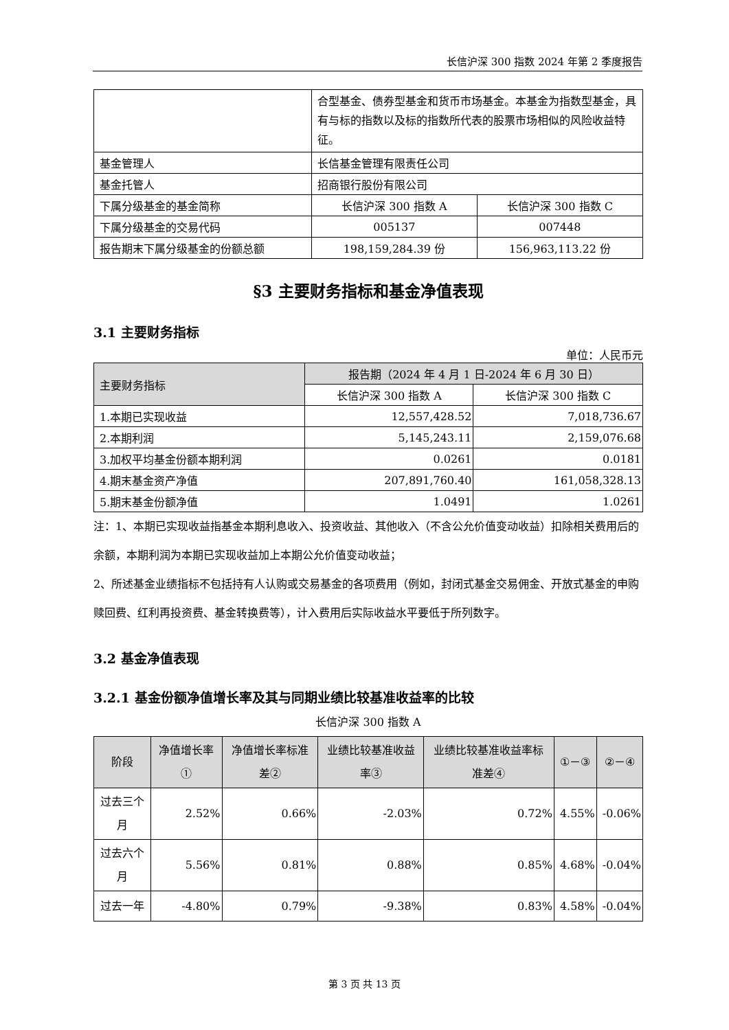长信沪深 300 指数 2024 年第 2 季度报告
| | 合型基金、债券型基金和货币市场基金。本基金为指数型基金，具有与标的指数以及标的指数所代表的股票市场相似的风险收益特征。 | |
| 基金管理人 | 长信基金管理有限责任公司 | |
| 基金托管人 | 招商银行股份有限公司 | |
| 下属分级基金的基金简称 | 长信沪深 300 指数 A | 长信沪深 300 指数 C |
| 下属分级基金的交易代码 | 005137 | 007448 |
| 报告期末下属分级基金的份额总额 | 198,159,284.39 份 | 156,963,113.22 份 |
§3 主要财务指标和基金净值表现
3.1 主要财务指标
单位：人民币元
| 主要财务指标 | 报告期（2024 年 4 月 1 日-2024 年 6 月 30 日） | |
| --- | --- | --- |
| | 长信沪深 300 指数 A | 长信沪深 300 指数 C |
| 1.本期已实现收益 | 12,557,428.52 | 7,018,736.67 |
| 2.本期利润 | 5,145,243.11 | 2,159,076.68 |
| 3.加权平均基金份额本期利润 | 0.0261 | 0.0181 |
| 4.期末基金资产净值 | 207,891,760.40 | 161,058,328.13 |
| 5.期末基金份额净值 | 1.0491 | 1.0261 |
注：1、本期已实现收益指基金本期利息收入、投资收益、其他收入（不含公允价值变动收益）扣除相关费用后的余额，本期利润为本期已实现收益加上本期公允价值变动收益；
2、所述基金业绩指标不包括持有人认购或交易基金的各项费用（例如，封闭式基金交易佣金、开放式基金的申购赎回费、红利再投资费、基金转换费等），计入费用后实际收益水平要低于所列数字。
3.2 基金净值表现
3.2.1 基金份额净值增长率及其与同期业绩比较基准收益率的比较
长信沪深 300 指数 A
| 阶段 | 净值增长率① | 净值增长率标准差② | 业绩比较基准收益率③ | 业绩比较基准收益率标准差④ | ①－③ | ②－④ |
| --- | --- | --- | --- | --- | --- | --- |
| 过去三个月 | 2.52% | 0.66% | -2.03% | 0.72% | 4.55% | -0.06% |
| 过去六个月 | 5.56% | 0.81% | 0.88% | 0.85% | 4.68% | -0.04% |
| 过去一年 | -4.80% | 0.79% | -9.38% | 0.83% | 4.58% | -0.04% |
第 3 页 共 13 页